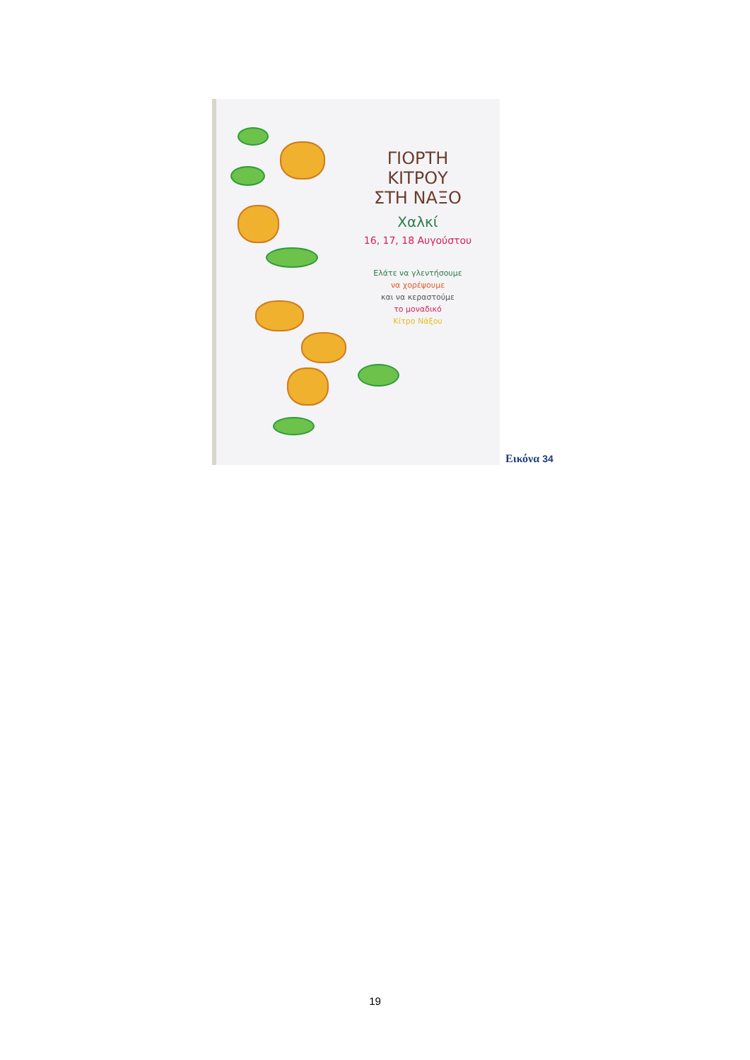ΓΙΟΡΤΗ
ΚΙΤΡΟΥ
ΣΤΗ ΝΑΞΟ
Χαλκί
16, 17, 18 Αυγούστου
Ελάτε να γλεντήσουμε
να χορέψουμε
και να κεραστούμε
το μοναδικό
Κίτρο Νάξου
Εικόνα 34
19